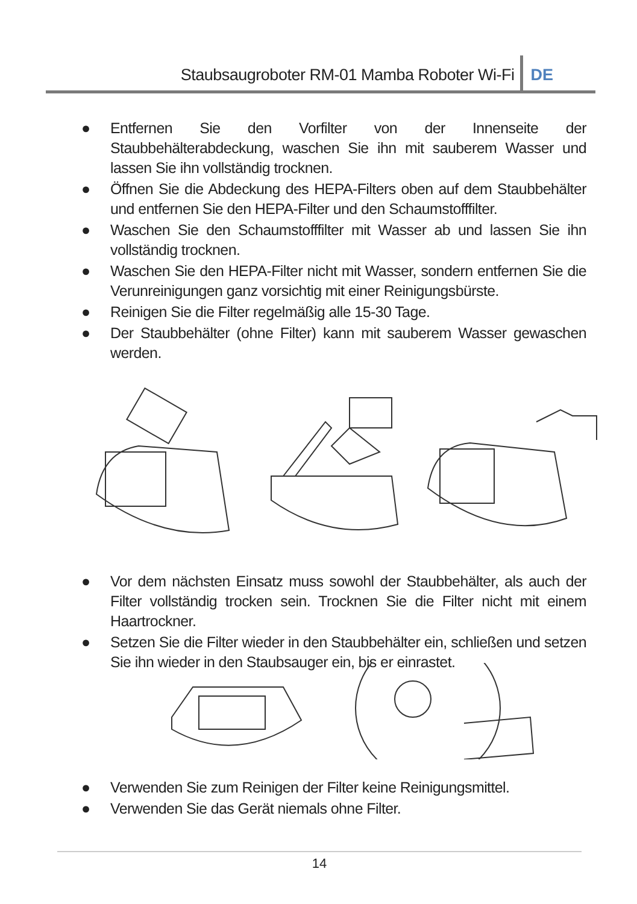Staubsaugroboter RM-01 Mamba Roboter Wi-Fi
DE
● Entfernen Sie den Vorfilter von der Innenseite der Staubbehälterabdeckung, waschen Sie ihn mit sauberem Wasser und lassen Sie ihn vollständig trocknen.
● Öffnen Sie die Abdeckung des HEPA-Filters oben auf dem Staubbehälter und entfernen Sie den HEPA-Filter und den Schaumstofffilter.
● Waschen Sie den Schaumstofffilter mit Wasser ab und lassen Sie ihn vollständig trocknen.
● Waschen Sie den HEPA-Filter nicht mit Wasser, sondern entfernen Sie die Verunreinigungen ganz vorsichtig mit einer Reinigungsbürste.
● Reinigen Sie die Filter regelmäßig alle 15-30 Tage.
● Der Staubbehälter (ohne Filter) kann mit sauberem Wasser gewaschen werden.
● Vor dem nächsten Einsatz muss sowohl der Staubbehälter, als auch der Filter vollständig trocken sein. Trocknen Sie die Filter nicht mit einem Haartrockner.
● Setzen Sie die Filter wieder in den Staubbehälter ein, schließen und setzen Sie ihn wieder in den Staubsauger ein, bis er einrastet.
● Verwenden Sie zum Reinigen der Filter keine Reinigungsmittel.
● Verwenden Sie das Gerät niemals ohne Filter.
14